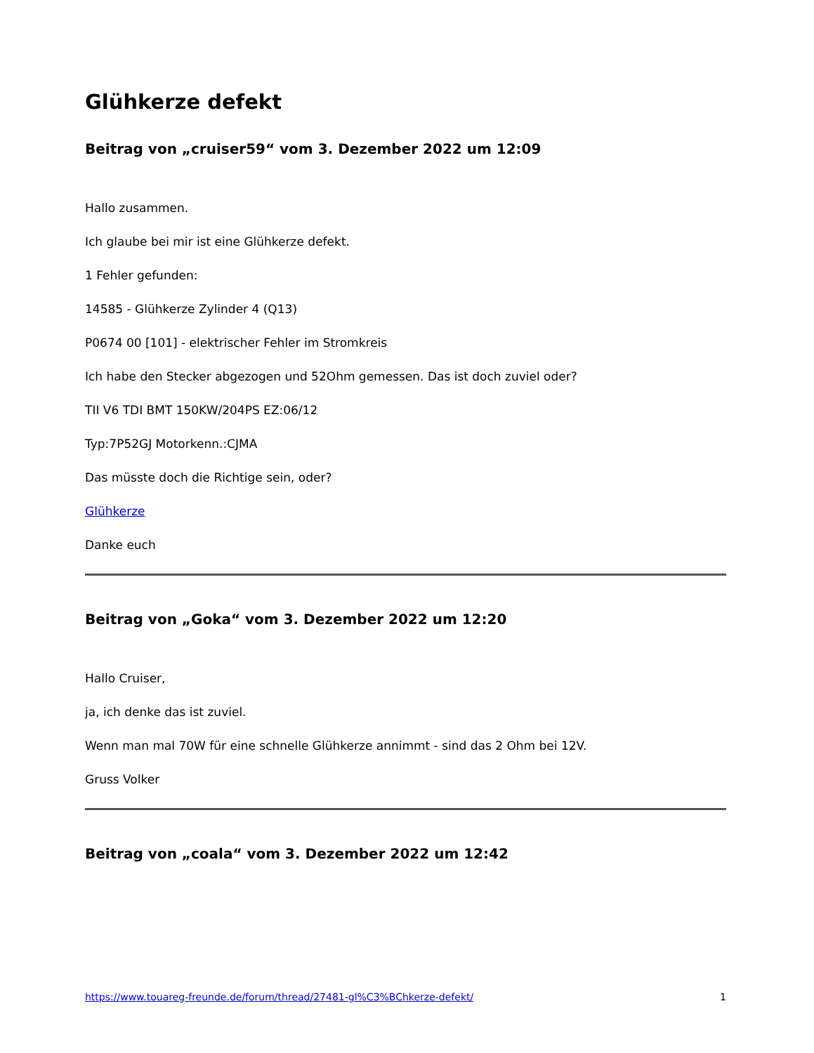Glühkerze defekt
Beitrag von „cruiser59“ vom 3. Dezember 2022 um 12:09
Hallo zusammen.
Ich glaube bei mir ist eine Glühkerze defekt.
1 Fehler gefunden:
14585 - Glühkerze Zylinder 4 (Q13)
P0674 00 [101] - elektrischer Fehler im Stromkreis
Ich habe den Stecker abgezogen und 52Ohm gemessen. Das ist doch zuviel oder?
TII V6 TDI BMT 150KW/204PS EZ:06/12
Typ:7P52GJ Motorkenn.:CJMA
Das müsste doch die Richtige sein, oder?
Glühkerze
Danke euch
Beitrag von „Goka“ vom 3. Dezember 2022 um 12:20
Hallo Cruiser,
ja, ich denke das ist zuviel.
Wenn man mal 70W für eine schnelle Glühkerze annimmt - sind das 2 Ohm bei 12V.
Gruss Volker
Beitrag von „coala“ vom 3. Dezember 2022 um 12:42
https://www.touareg-freunde.de/forum/thread/27481-gl%C3%BChkerze-defekt/ 1